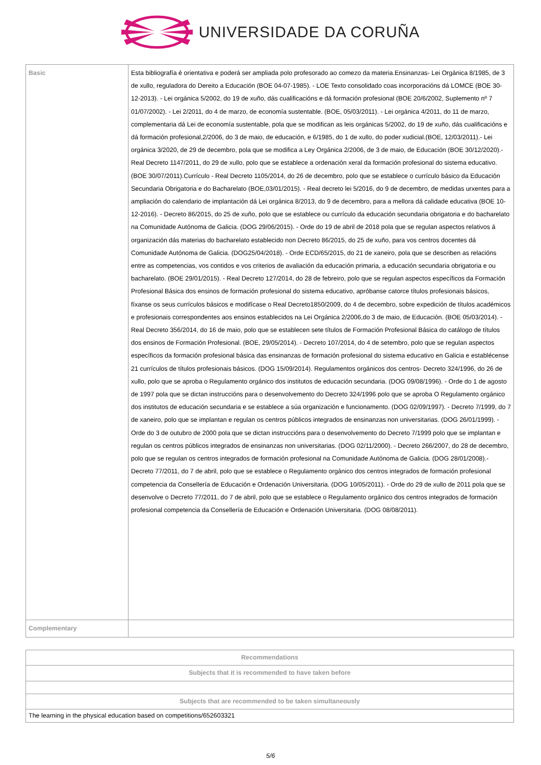UNIVERSIDADE DA CORUÑA
| Basic | Esta bibliografía é orientativa e poderá ser ampliada polo profesorado ao comezo da materia.Ensinanzas- Lei Orgánica 8/1985, de 3 de xullo, reguladora do Dereito a Educación (BOE 04-07-1985). - LOE Texto consolidado coas incorporacións dá LOMCE (BOE 30-12-2013). - Lei orgánica 5/2002, do 19 de xuño, dás cualificacións e dá formación profesional (BOE 20/6/2002, Suplemento nº 7 01/07/2002). - Lei 2/2011, do 4 de marzo, de economía sustentable. (BOE, 05/03/2011). - Lei orgánica 4/2011, do 11 de marzo, complementaria dá Lei de economía sustentable, pola que se modifican as leis orgánicas 5/2002, do 19 de xuño, dás cualificacións e dá formación profesional,2/2006, do 3 de maio, de educación, e 6/1985, do 1 de xullo, do poder xudicial.(BOE, 12/03/2011).- Lei orgánica 3/2020, de 29 de decembro, pola que se modifica a Ley Orgánica 2/2006, de 3 de maio, de Educación (BOE 30/12/2020).- Real Decreto 1147/2011, do 29 de xullo, polo que se establece a ordenación xeral da formación profesional do sistema educativo. (BOE 30/07/2011).Currículo - Real Decreto 1105/2014, do 26 de decembro, polo que se establece o currículo básico da Educación Secundaria Obrigatoria e do Bacharelato (BOE,03/01/2015). - Real decreto lei 5/2016, do 9 de decembro, de medidas urxentes para a ampliación do calendario de implantación dá Lei orgánica 8/2013, do 9 de decembro, para a mellora dá calidade educativa (BOE 10-12-2016). - Decreto 86/2015, do 25 de xuño, polo que se establece ou currículo da educación secundaria obrigatoria e do bacharelato na Comunidade Autónoma de Galicia. (DOG 29/06/2015). - Orde do 19 de abril de 2018 pola que se regulan aspectos relativos á organización dás materias do bacharelato establecido non Decreto 86/2015, do 25 de xuño, para vos centros docentes dá Comunidade Autónoma de Galicia. (DOG25/04/2018). - Orde ECD/65/2015, do 21 de xaneiro, pola que se describen as relacións entre as competencias, vos contidos e vos criterios de avaliación da educación primaria, a educación secundaria obrigatoria e ou bacharelato. (BOE 29/01/2015). - Real Decreto 127/2014, do 28 de febreiro, polo que se regulan aspectos específicos da Formación Profesional Básica dos ensinos de formación profesional do sistema educativo, apróbanse catorce títulos profesionais básicos, fíxanse os seus currículos básicos e modifícase o Real Decreto1850/2009, do 4 de decembro, sobre expedición de títulos académicos e profesionais correspondentes aos ensinos establecidos na Lei Orgánica 2/2006,do 3 de maio, de Educación. (BOE 05/03/2014). - Real Decreto 356/2014, do 16 de maio, polo que se establecen sete títulos de Formación Profesional Básica do catálogo de títulos dos ensinos de Formación Profesional. (BOE, 29/05/2014). - Decreto 107/2014, do 4 de setembro, polo que se regulan aspectos específicos da formación profesional básica das ensinanzas de formación profesional do sistema educativo en Galicia e establécense 21 currículos de títulos profesionais básicos. (DOG 15/09/2014). Regulamentos orgánicos dos centros- Decreto 324/1996, do 26 de xullo, polo que se aproba o Regulamento orgánico dos institutos de educación secundaria. (DOG 09/08/1996). - Orde do 1 de agosto de 1997 pola que se dictan instruccións para o desenvolvemento do Decreto 324/1996 polo que se aproba O Regulamento orgánico dos institutos de educación secundaria e se establece a súa organización e funcionamento. (DOG 02/09/1997). - Decreto 7/1999, do 7 de xaneiro, polo que se implantan e regulan os centros públicos integrados de ensinanzas non universitarias. (DOG 26/01/1999). - Orde do 3 de outubro de 2000 pola que se dictan instruccións para o desenvolvemento do Decreto 7/1999 polo que se implantan e regulan os centros públicos integrados de ensinanzas non universitarias. (DOG 02/11/2000). - Decreto 266/2007, do 28 de decembro, polo que se regulan os centros integrados de formación profesional na Comunidade Autónoma de Galicia. (DOG 28/01/2008).- Decreto 77/2011, do 7 de abril, polo que se establece o Regulamento orgánico dos centros integrados de formación profesional competencia da Consellería de Educación e Ordenación Universitaria. (DOG 10/05/2011). - Orde do 29 de xullo de 2011 pola que se desenvolve o Decreto 77/2011, do 7 de abril, polo que se establece o Regulamento orgánico dos centros integrados de formación profesional competencia da Consellería de Educación e Ordenación Universitaria. (DOG 08/08/2011). |
| Complementary | |
| Recommendations |
| --- |
| Subjects that it is recommended to have taken before |
| Subjects that are recommended to be taken simultaneously |
| The learning in the physical education based on competitions/652603321 |
5/6